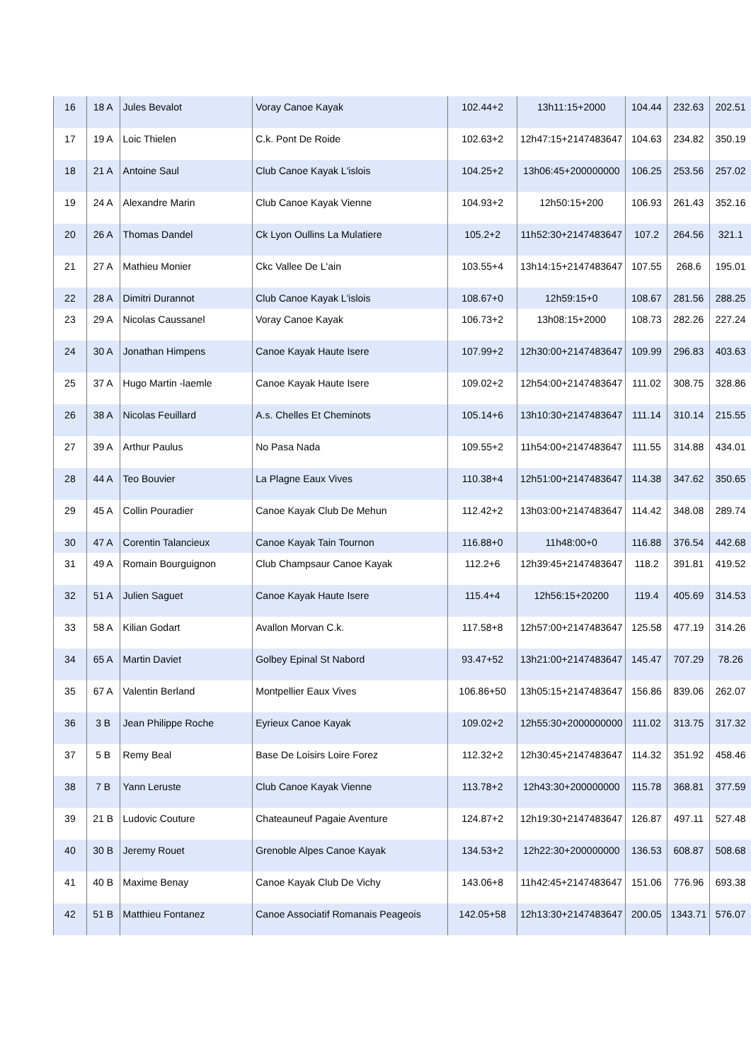| 16 | 18 A | Jules Bevalot | Voray Canoe Kayak | 102.44+2 | 13h11:15+2000 | 104.44 | 232.63 | 202.51 |
| 17 | 19 A | Loic Thielen | C.k. Pont De Roide | 102.63+2 | 12h47:15+2147483647 | 104.63 | 234.82 | 350.19 |
| 18 | 21 A | Antoine Saul | Club Canoe Kayak L'islois | 104.25+2 | 13h06:45+200000000 | 106.25 | 253.56 | 257.02 |
| 19 | 24 A | Alexandre Marin | Club Canoe Kayak Vienne | 104.93+2 | 12h50:15+200 | 106.93 | 261.43 | 352.16 |
| 20 | 26 A | Thomas Dandel | Ck Lyon Oullins La Mulatiere | 105.2+2 | 11h52:30+2147483647 | 107.2 | 264.56 | 321.1 |
| 21 | 27 A | Mathieu Monier | Ckc Vallee De L'ain | 103.55+4 | 13h14:15+2147483647 | 107.55 | 268.6 | 195.01 |
| 22 | 28 A | Dimitri Durannot | Club Canoe Kayak L'islois | 108.67+0 | 12h59:15+0 | 108.67 | 281.56 | 288.25 |
| 23 | 29 A | Nicolas Caussanel | Voray Canoe Kayak | 106.73+2 | 13h08:15+2000 | 108.73 | 282.26 | 227.24 |
| 24 | 30 A | Jonathan Himpens | Canoe Kayak Haute Isere | 107.99+2 | 12h30:00+2147483647 | 109.99 | 296.83 | 403.63 |
| 25 | 37 A | Hugo Martin -laemle | Canoe Kayak Haute Isere | 109.02+2 | 12h54:00+2147483647 | 111.02 | 308.75 | 328.86 |
| 26 | 38 A | Nicolas Feuillard | A.s. Chelles Et Cheminots | 105.14+6 | 13h10:30+2147483647 | 111.14 | 310.14 | 215.55 |
| 27 | 39 A | Arthur Paulus | No Pasa Nada | 109.55+2 | 11h54:00+2147483647 | 111.55 | 314.88 | 434.01 |
| 28 | 44 A | Teo Bouvier | La Plagne Eaux Vives | 110.38+4 | 12h51:00+2147483647 | 114.38 | 347.62 | 350.65 |
| 29 | 45 A | Collin Pouradier | Canoe Kayak Club De Mehun | 112.42+2 | 13h03:00+2147483647 | 114.42 | 348.08 | 289.74 |
| 30 | 47 A | Corentin Talancieux | Canoe Kayak Tain Tournon | 116.88+0 | 11h48:00+0 | 116.88 | 376.54 | 442.68 |
| 31 | 49 A | Romain Bourguignon | Club Champsaur Canoe Kayak | 112.2+6 | 12h39:45+2147483647 | 118.2 | 391.81 | 419.52 |
| 32 | 51 A | Julien Saguet | Canoe Kayak Haute Isere | 115.4+4 | 12h56:15+20200 | 119.4 | 405.69 | 314.53 |
| 33 | 58 A | Kilian Godart | Avallon Morvan C.k. | 117.58+8 | 12h57:00+2147483647 | 125.58 | 477.19 | 314.26 |
| 34 | 65 A | Martin Daviet | Golbey Epinal St Nabord | 93.47+52 | 13h21:00+2147483647 | 145.47 | 707.29 | 78.26 |
| 35 | 67 A | Valentin Berland | Montpellier Eaux Vives | 106.86+50 | 13h05:15+2147483647 | 156.86 | 839.06 | 262.07 |
| 36 | 3 B | Jean Philippe Roche | Eyrieux Canoe Kayak | 109.02+2 | 12h55:30+2000000000 | 111.02 | 313.75 | 317.32 |
| 37 | 5 B | Remy Beal | Base De Loisirs Loire Forez | 112.32+2 | 12h30:45+2147483647 | 114.32 | 351.92 | 458.46 |
| 38 | 7 B | Yann Leruste | Club Canoe Kayak Vienne | 113.78+2 | 12h43:30+200000000 | 115.78 | 368.81 | 377.59 |
| 39 | 21 B | Ludovic Couture | Chateauneuf Pagaie Aventure | 124.87+2 | 12h19:30+2147483647 | 126.87 | 497.11 | 527.48 |
| 40 | 30 B | Jeremy Rouet | Grenoble Alpes Canoe Kayak | 134.53+2 | 12h22:30+200000000 | 136.53 | 608.87 | 508.68 |
| 41 | 40 B | Maxime Benay | Canoe Kayak Club De Vichy | 143.06+8 | 11h42:45+2147483647 | 151.06 | 776.96 | 693.38 |
| 42 | 51 B | Matthieu Fontanez | Canoe Associatif Romanais Peageois | 142.05+58 | 12h13:30+2147483647 | 200.05 | 1343.71 | 576.07 |